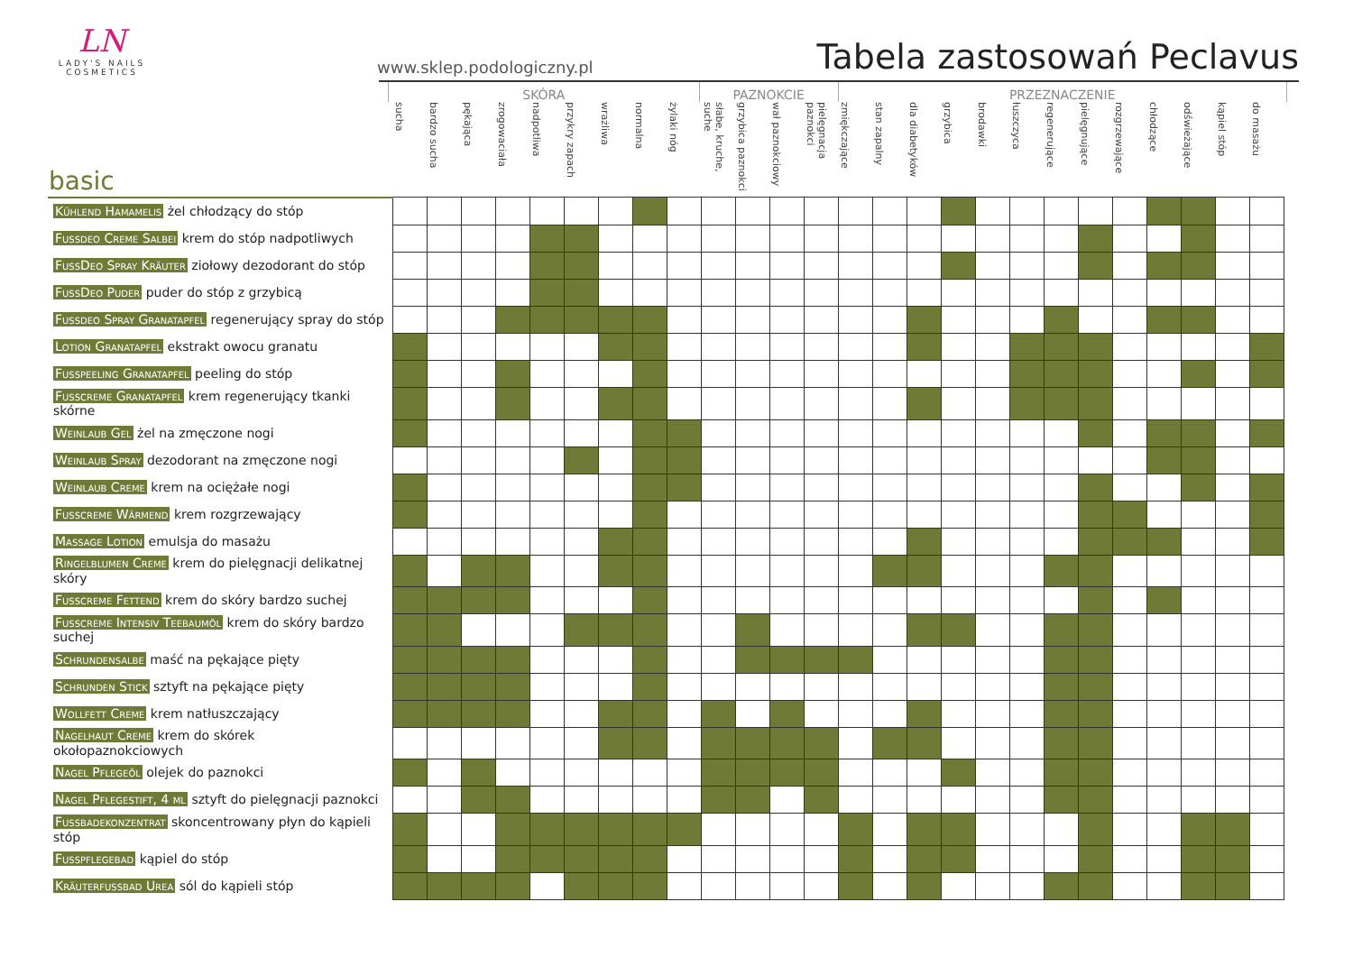LN
LADY'S NAILS
COSMETICS
www.sklep.podologiczny.pl
Tabela zastosowań Peclavus
SKÓRA PAZNOKCIE PRZEZNACZENIE
| basic | sucha | bardzo sucha | pękająca | zrogowaciała | nadpotliwa | przykry zapach | wrażliwa | normalna | żylaki nóg | słabe, kruche, suche | grzybica paznokci | wał paznokciowy | pielęgnacja paznokci | zmiękczające | stan zapalny | dla diabetyków | grzybica | brodawki | łuszczyca | regenerujące | pielęgnujące | rozgrzewające | chłodzące | odświeżające | kąpiel stóp | do masażu |
| --- | --- | --- | --- | --- | --- | --- | --- | --- | --- | --- | --- | --- | --- | --- | --- | --- | --- | --- | --- | --- | --- | --- | --- | --- | --- | --- |
| Kühlend Hamamelis żel chłodzący do stóp | | | | | | | | | | | | | | | | | | | | | | | | | | |
| Fussdeo Creme Salbei krem do stóp nadpotliwych | | | | | | | | | | | | | | | | | | | | | | | | | | |
| FussDeo Spray Kräuter ziołowy dezodorant do stóp | | | | | | | | | | | | | | | | | | | | | | | | | | |
| FussDeo Puder puder do stóp z grzybicą | | | | | | | | | | | | | | | | | | | | | | | | | | |
| Fussdeo Spray Granatapfel regenerujący spray do stóp | | | | | | | | | | | | | | | | | | | | | | | | | | |
| Lotion Granatapfel ekstrakt owocu granatu | | | | | | | | | | | | | | | | | | | | | | | | | | |
| Fusspeeling Granatapfel peeling do stóp | | | | | | | | | | | | | | | | | | | | | | | | | | |
| Fusscreme Granatapfel krem regenerujący tkanki skórne | | | | | | | | | | | | | | | | | | | | | | | | | | |
| Weinlaub Gel żel na zmęczone nogi | | | | | | | | | | | | | | | | | | | | | | | | | | |
| Weinlaub Spray dezodorant na zmęczone nogi | | | | | | | | | | | | | | | | | | | | | | | | | | |
| Weinlaub Creme krem na ociężałe nogi | | | | | | | | | | | | | | | | | | | | | | | | | | |
| Fusscreme Wärmend krem rozgrzewający | | | | | | | | | | | | | | | | | | | | | | | | | | |
| Massage Lotion emulsja do masażu | | | | | | | | | | | | | | | | | | | | | | | | | | |
| Ringelblumen Creme krem do pielęgnacji delikatnej skóry | | | | | | | | | | | | | | | | | | | | | | | | | | |
| Fusscreme Fettend krem do skóry bardzo suchej | | | | | | | | | | | | | | | | | | | | | | | | | | |
| Fusscreme Intensiv Teebaumöl krem do skóry bardzo suchej | | | | | | | | | | | | | | | | | | | | | | | | | | |
| Schrundensalbe maść na pękające pięty | | | | | | | | | | | | | | | | | | | | | | | | | | |
| Schrunden Stick sztyft na pękające pięty | | | | | | | | | | | | | | | | | | | | | | | | | | |
| Wollfett Creme krem natłuszczający | | | | | | | | | | | | | | | | | | | | | | | | | | |
| Nagelhaut Creme krem do skórek okołopaznokciowych | | | | | | | | | | | | | | | | | | | | | | | | | | |
| Nagel Pflegeöl olejek do paznokci | | | | | | | | | | | | | | | | | | | | | | | | | | |
| Nagel Pflegestift, 4 ml sztyft do pielęgnacji paznokci | | | | | | | | | | | | | | | | | | | | | | | | | | |
| Fussbadekonzentrat skoncentrowany płyn do kąpieli stóp | | | | | | | | | | | | | | | | | | | | | | | | | | |
| Fusspflegebad kąpiel do stóp | | | | | | | | | | | | | | | | | | | | | | | | | | |
| Kräuterfussbad Urea sól do kąpieli stóp | | | | | | | | | | | | | | | | | | | | | | | | | | |